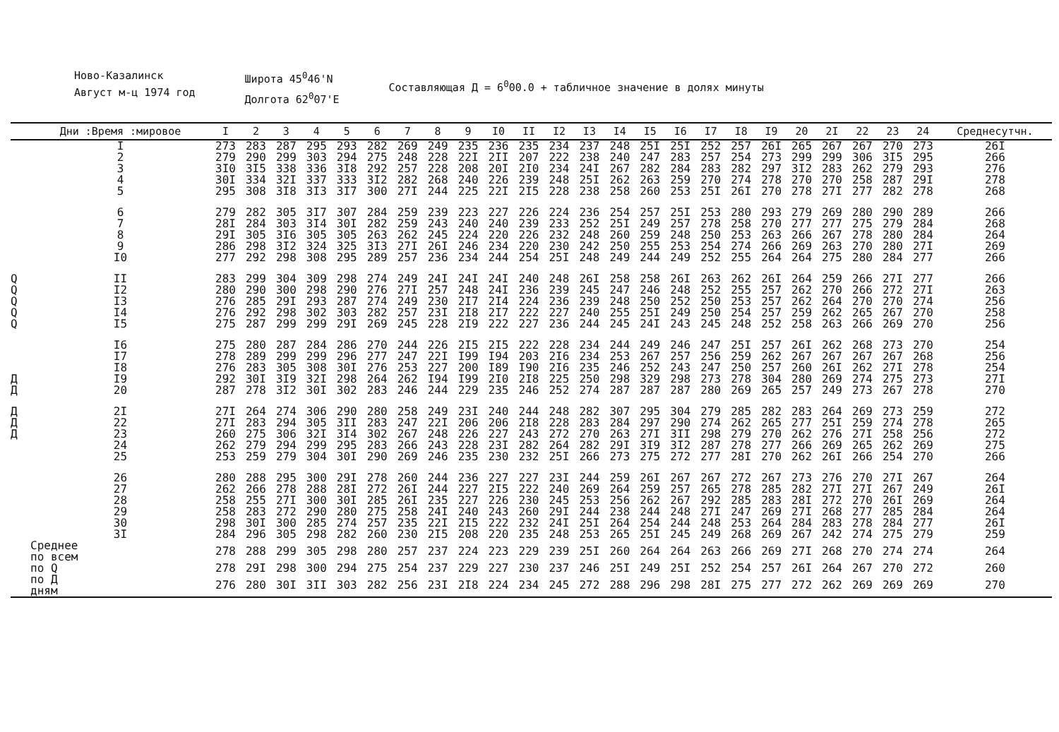Ново-Казалинск
Август м-ц 1974 год
Широта 45<sup>0</sup>46'N
Долгота 62<sup>0</sup>07'E
Составляющая Д = 6<sup>0</sup>00.0 + табличное значение в долях минуты
| | Дни :Время :мировое | I | 2 | 3 | 4 | 5 | 6 | 7 | 8 | 9 | I0 | II | I2 | I3 | I4 | I5 | I6 | I7 | I8 | I9 | 20 | 2I | 22 | 23 | 24 | Среднесутчн. |
| --- | --- | --- | --- | --- | --- | --- | --- | --- | --- | --- | --- | --- | --- | --- | --- | --- | --- | --- | --- | --- | --- | --- | --- | --- | --- | --- |
| | I | 273 | 283 | 287 | 295 | 293 | 282 | 269 | 249 | 235 | 236 | 235 | 234 | 237 | 248 | 25I | 25I | 252 | 257 | 26I | 265 | 267 | 267 | 270 | 273 | 26I |
| | 2 | 279 | 290 | 299 | 303 | 294 | 275 | 248 | 228 | 22I | 2II | 207 | 222 | 238 | 240 | 247 | 283 | 257 | 254 | 273 | 299 | 299 | 306 | 3I5 | 295 | 266 |
| | 3 | 3I0 | 3I5 | 338 | 336 | 3I8 | 292 | 257 | 228 | 208 | 20I | 2I0 | 234 | 24I | 267 | 282 | 284 | 283 | 282 | 297 | 3I2 | 283 | 262 | 279 | 293 | 276 |
| | 4 | 30I | 334 | 32I | 337 | 333 | 3I2 | 282 | 268 | 240 | 226 | 239 | 248 | 25I | 262 | 263 | 259 | 270 | 274 | 278 | 270 | 270 | 258 | 287 | 29I | 278 |
| | 5 | 295 | 308 | 3I8 | 3I3 | 3I7 | 300 | 27I | 244 | 225 | 22I | 2I5 | 228 | 238 | 258 | 260 | 253 | 25I | 26I | 270 | 278 | 27I | 277 | 282 | 278 | 268 |
| | 6 | 279 | 282 | 305 | 3I7 | 307 | 284 | 259 | 239 | 223 | 227 | 226 | 224 | 236 | 254 | 257 | 25I | 253 | 280 | 293 | 279 | 269 | 280 | 290 | 289 | 266 |
| | 7 | 28I | 284 | 303 | 3I4 | 30I | 282 | 259 | 243 | 240 | 240 | 239 | 233 | 252 | 25I | 249 | 257 | 278 | 258 | 270 | 277 | 277 | 275 | 279 | 284 | 268 |
| | 8 | 29I | 305 | 3I6 | 305 | 305 | 263 | 262 | 245 | 224 | 220 | 226 | 232 | 248 | 260 | 259 | 248 | 250 | 253 | 263 | 266 | 267 | 278 | 280 | 284 | 264 |
| | 9 | 286 | 298 | 3I2 | 324 | 325 | 3I3 | 27I | 26I | 246 | 234 | 220 | 230 | 242 | 250 | 255 | 253 | 254 | 274 | 266 | 269 | 263 | 270 | 280 | 27I | 269 |
| | I0 | 277 | 292 | 298 | 308 | 295 | 289 | 257 | 236 | 234 | 244 | 254 | 25I | 248 | 249 | 244 | 249 | 252 | 255 | 264 | 264 | 275 | 280 | 284 | 277 | 266 |
| Q | II | 283 | 299 | 304 | 309 | 298 | 274 | 249 | 24I | 24I | 24I | 240 | 248 | 26I | 258 | 258 | 26I | 263 | 262 | 26I | 264 | 259 | 266 | 27I | 277 | 266 |
| Q | I2 | 280 | 290 | 300 | 298 | 290 | 276 | 27I | 257 | 248 | 24I | 236 | 239 | 245 | 247 | 246 | 248 | 252 | 255 | 257 | 262 | 270 | 266 | 272 | 27I | 263 |
| Q | I3 | 276 | 285 | 29I | 293 | 287 | 274 | 249 | 230 | 2I7 | 2I4 | 224 | 236 | 239 | 248 | 250 | 252 | 250 | 253 | 257 | 262 | 264 | 270 | 270 | 274 | 256 |
| Q | I4 | 276 | 292 | 298 | 302 | 303 | 282 | 257 | 23I | 2I8 | 2I7 | 222 | 227 | 240 | 255 | 25I | 249 | 250 | 254 | 257 | 259 | 262 | 265 | 267 | 270 | 258 |
| Q | I5 | 275 | 287 | 299 | 299 | 29I | 269 | 245 | 228 | 2I9 | 222 | 227 | 236 | 244 | 245 | 24I | 243 | 245 | 248 | 252 | 258 | 263 | 266 | 269 | 270 | 256 |
| | I6 | 275 | 280 | 287 | 284 | 286 | 270 | 244 | 226 | 2I5 | 2I5 | 222 | 228 | 234 | 244 | 249 | 246 | 247 | 25I | 257 | 26I | 262 | 268 | 273 | 270 | 254 |
| | I7 | 278 | 289 | 299 | 299 | 296 | 277 | 247 | 22I | I99 | I94 | 203 | 2I6 | 234 | 253 | 267 | 257 | 256 | 259 | 262 | 267 | 267 | 267 | 267 | 268 | 256 |
| | I8 | 276 | 283 | 305 | 308 | 30I | 276 | 253 | 227 | 200 | I89 | I90 | 2I6 | 235 | 246 | 252 | 243 | 247 | 250 | 257 | 260 | 26I | 262 | 27I | 278 | 254 |
| Д | I9 | 292 | 30I | 3I9 | 32I | 298 | 264 | 262 | I94 | I99 | 2I0 | 2I8 | 225 | 250 | 298 | 329 | 298 | 273 | 278 | 304 | 280 | 269 | 274 | 275 | 273 | 27I |
| Д | 20 | 287 | 278 | 3I2 | 30I | 302 | 283 | 246 | 244 | 229 | 235 | 246 | 252 | 274 | 287 | 287 | 287 | 280 | 269 | 265 | 257 | 249 | 273 | 267 | 278 | 270 |
| Д | 2I | 27I | 264 | 274 | 306 | 290 | 280 | 258 | 249 | 23I | 240 | 244 | 248 | 282 | 307 | 295 | 304 | 279 | 285 | 282 | 283 | 264 | 269 | 273 | 259 | 272 |
| Д | 22 | 27I | 283 | 294 | 305 | 3II | 283 | 247 | 22I | 206 | 206 | 2I8 | 228 | 283 | 284 | 297 | 290 | 274 | 262 | 265 | 277 | 25I | 259 | 274 | 278 | 265 |
| Д | 23 | 260 | 275 | 306 | 32I | 3I4 | 302 | 267 | 248 | 226 | 227 | 243 | 272 | 270 | 263 | 27I | 3II | 298 | 279 | 270 | 262 | 276 | 27I | 258 | 256 | 272 |
| | 24 | 262 | 279 | 294 | 299 | 295 | 283 | 266 | 243 | 228 | 23I | 282 | 264 | 282 | 29I | 3I9 | 3I2 | 287 | 278 | 277 | 266 | 269 | 265 | 262 | 269 | 275 |
| | 25 | 253 | 259 | 279 | 304 | 30I | 290 | 269 | 246 | 235 | 230 | 232 | 25I | 266 | 273 | 275 | 272 | 277 | 28I | 270 | 262 | 26I | 266 | 254 | 270 | 266 |
| | 26 | 280 | 288 | 295 | 300 | 29I | 278 | 260 | 244 | 236 | 227 | 227 | 23I | 244 | 259 | 26I | 267 | 267 | 272 | 267 | 273 | 276 | 270 | 27I | 267 | 264 |
| | 27 | 262 | 266 | 278 | 288 | 28I | 272 | 26I | 244 | 227 | 2I5 | 222 | 240 | 269 | 264 | 259 | 257 | 265 | 278 | 285 | 282 | 27I | 27I | 267 | 249 | 26I |
| | 28 | 258 | 255 | 27I | 300 | 30I | 285 | 26I | 235 | 227 | 226 | 230 | 245 | 253 | 256 | 262 | 267 | 292 | 285 | 283 | 28I | 272 | 270 | 26I | 269 | 264 |
| | 29 | 258 | 283 | 272 | 290 | 280 | 275 | 258 | 24I | 240 | 243 | 260 | 29I | 244 | 238 | 244 | 248 | 27I | 247 | 269 | 27I | 268 | 277 | 285 | 284 | 264 |
| | 30 | 298 | 30I | 300 | 285 | 274 | 257 | 235 | 22I | 2I5 | 222 | 232 | 24I | 25I | 264 | 254 | 244 | 248 | 253 | 264 | 284 | 283 | 278 | 284 | 277 | 26I |
| | 3I | 284 | 296 | 305 | 298 | 282 | 260 | 230 | 2I5 | 208 | 220 | 235 | 248 | 253 | 265 | 25I | 245 | 249 | 268 | 269 | 267 | 242 | 274 | 275 | 279 | 259 |
| | Среднее по всем | 278 | 288 | 299 | 305 | 298 | 280 | 257 | 237 | 224 | 223 | 229 | 239 | 25I | 260 | 264 | 264 | 263 | 266 | 269 | 27I | 268 | 270 | 274 | 274 | 264 |
| | по Q | 278 | 29I | 298 | 300 | 294 | 275 | 254 | 237 | 229 | 227 | 230 | 237 | 246 | 25I | 249 | 25I | 252 | 254 | 257 | 26I | 264 | 267 | 270 | 272 | 260 |
| | по Д дням | 276 | 280 | 30I | 3II | 303 | 282 | 256 | 23I | 2I8 | 224 | 234 | 245 | 272 | 288 | 296 | 298 | 28I | 275 | 277 | 272 | 262 | 269 | 269 | 269 | 270 |